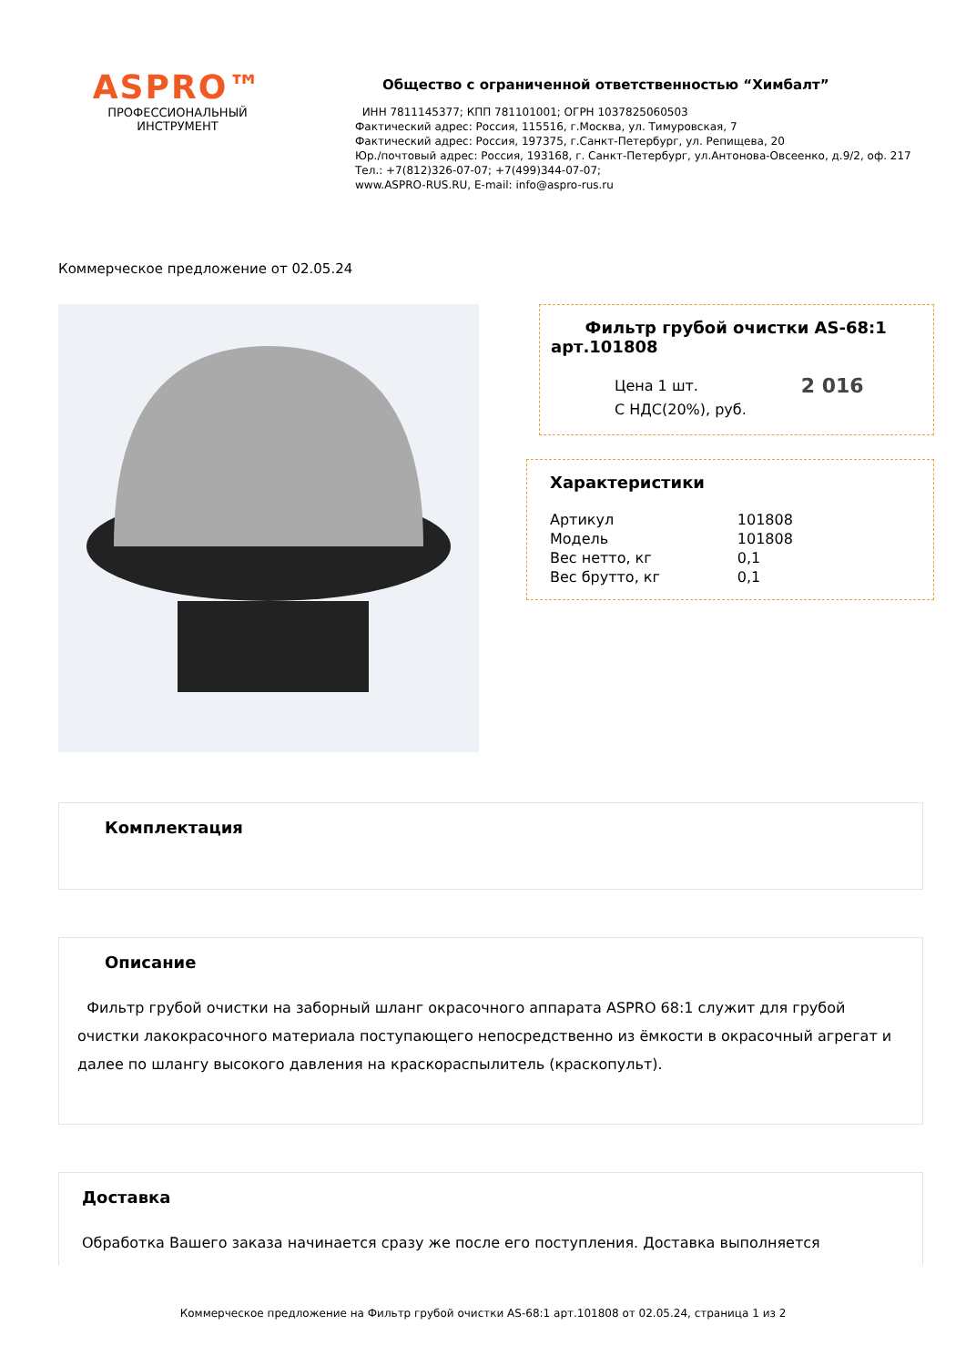ASPRO™
ПРОФЕССИОНАЛЬНЫЙ
ИНСТРУМЕНТ
Общество с ограниченной ответственностью “Химбалт”
ИНН 7811145377; КПП 781101001; ОГРН 1037825060503
Фактический адрес: Россия, 115516, г.Москва, ул. Тимуровская, 7
Фактический адрес: Россия, 197375, г.Санкт-Петербург, ул. Репищева, 20
Юр./почтовый адрес: Россия, 193168, г. Санкт-Петербург, ул.Антонова-Овсеенко, д.9/2, оф. 217
Тел.: +7(812)326-07-07; +7(499)344-07-07;
www.ASPRO-RUS.RU, E-mail: info@aspro-rus.ru
Коммерческое предложение от 02.05.24
Фильтр грубой очистки AS-68:1 арт.101808
Цена 1 шт.
С НДС(20%), руб.
2 016
Характеристики
| Артикул | 101808 |
| Модель | 101808 |
| Вес нетто, кг | 0,1 |
| Вес брутто, кг | 0,1 |
Комплектация
Описание
Фильтр грубой очистки на заборный шланг окрасочного аппарата ASPRO 68:1 служит для грубой очистки лакокрасочного материала поступающего непосредственно из ёмкости в окрасочный агрегат и далее по шлангу высокого давления на краскораспылитель (краскопульт).
Доставка
Обработка Вашего заказа начинается сразу же после его поступления. Доставка выполняется
Коммерческое предложение на Фильтр грубой очистки AS-68:1 арт.101808 от 02.05.24, страница 1 из 2